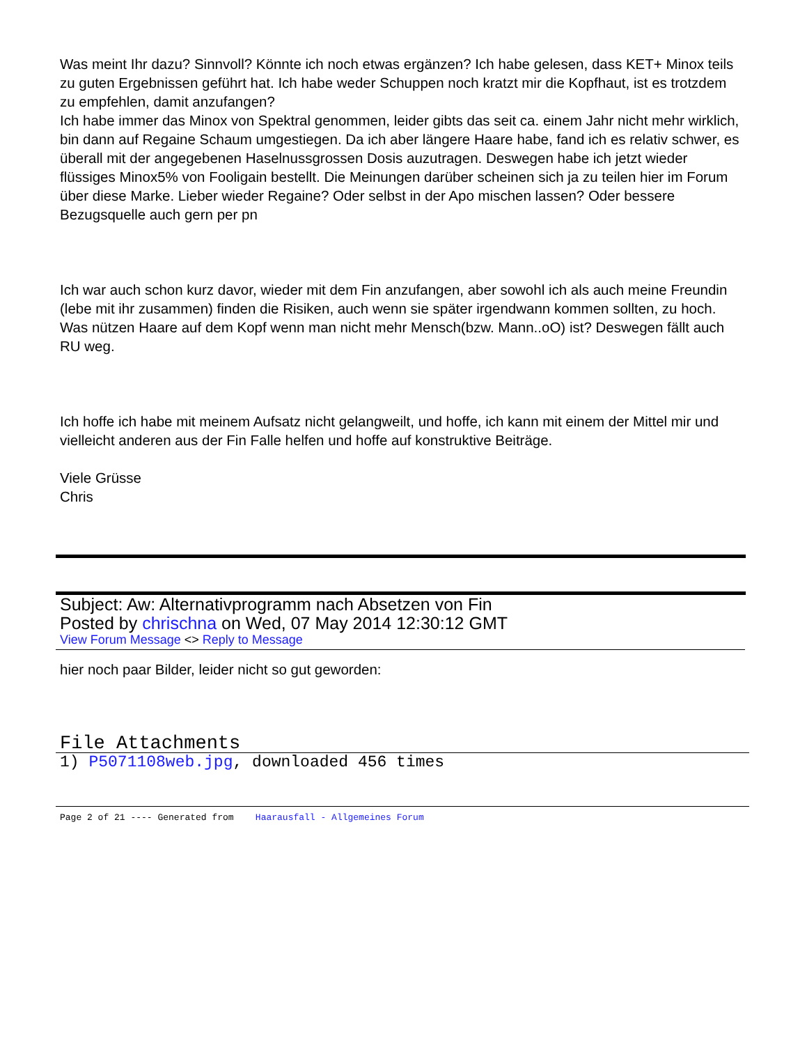Was meint Ihr dazu? Sinnvoll? Könnte ich noch etwas ergänzen? Ich habe gelesen, dass KET+ Minox teils zu guten Ergebnissen geführt hat. Ich habe weder Schuppen noch kratzt mir die Kopfhaut, ist es trotzdem zu empfehlen, damit anzufangen?
Ich habe immer das Minox von Spektral genommen, leider gibts das seit ca. einem Jahr nicht mehr wirklich, bin dann auf Regaine Schaum umgestiegen. Da ich aber längere Haare habe, fand ich es relativ schwer, es überall mit der angegebenen Haselnussgrossen Dosis auzutragen. Deswegen habe ich jetzt wieder flüssiges Minox5% von Fooligain bestellt. Die Meinungen darüber scheinen sich ja zu teilen hier im Forum über diese Marke. Lieber wieder Regaine? Oder selbst in der Apo mischen lassen? Oder bessere Bezugsquelle auch gern per pn
Ich war auch schon kurz davor, wieder mit dem Fin anzufangen, aber sowohl ich als auch meine Freundin (lebe mit ihr zusammen) finden die Risiken, auch wenn sie später irgendwann kommen sollten, zu hoch. Was nützen Haare auf dem Kopf wenn man nicht mehr Mensch(bzw. Mann..oO) ist? Deswegen fällt auch RU weg.
Ich hoffe ich habe mit meinem Aufsatz nicht gelangweilt, und hoffe, ich kann mit einem der Mittel mir und vielleicht anderen aus der Fin Falle helfen und hoffe auf konstruktive Beiträge.
Viele Grüsse
Chris
Subject: Aw: Alternativprogramm nach Absetzen von Fin
Posted by chrischna on Wed, 07 May 2014 12:30:12 GMT
View Forum Message <> Reply to Message
hier noch paar Bilder, leider nicht so gut geworden:
File Attachments
1) P5071108web.jpg, downloaded 456 times
Page 2 of 21 ---- Generated from Haarausfall - Allgemeines Forum